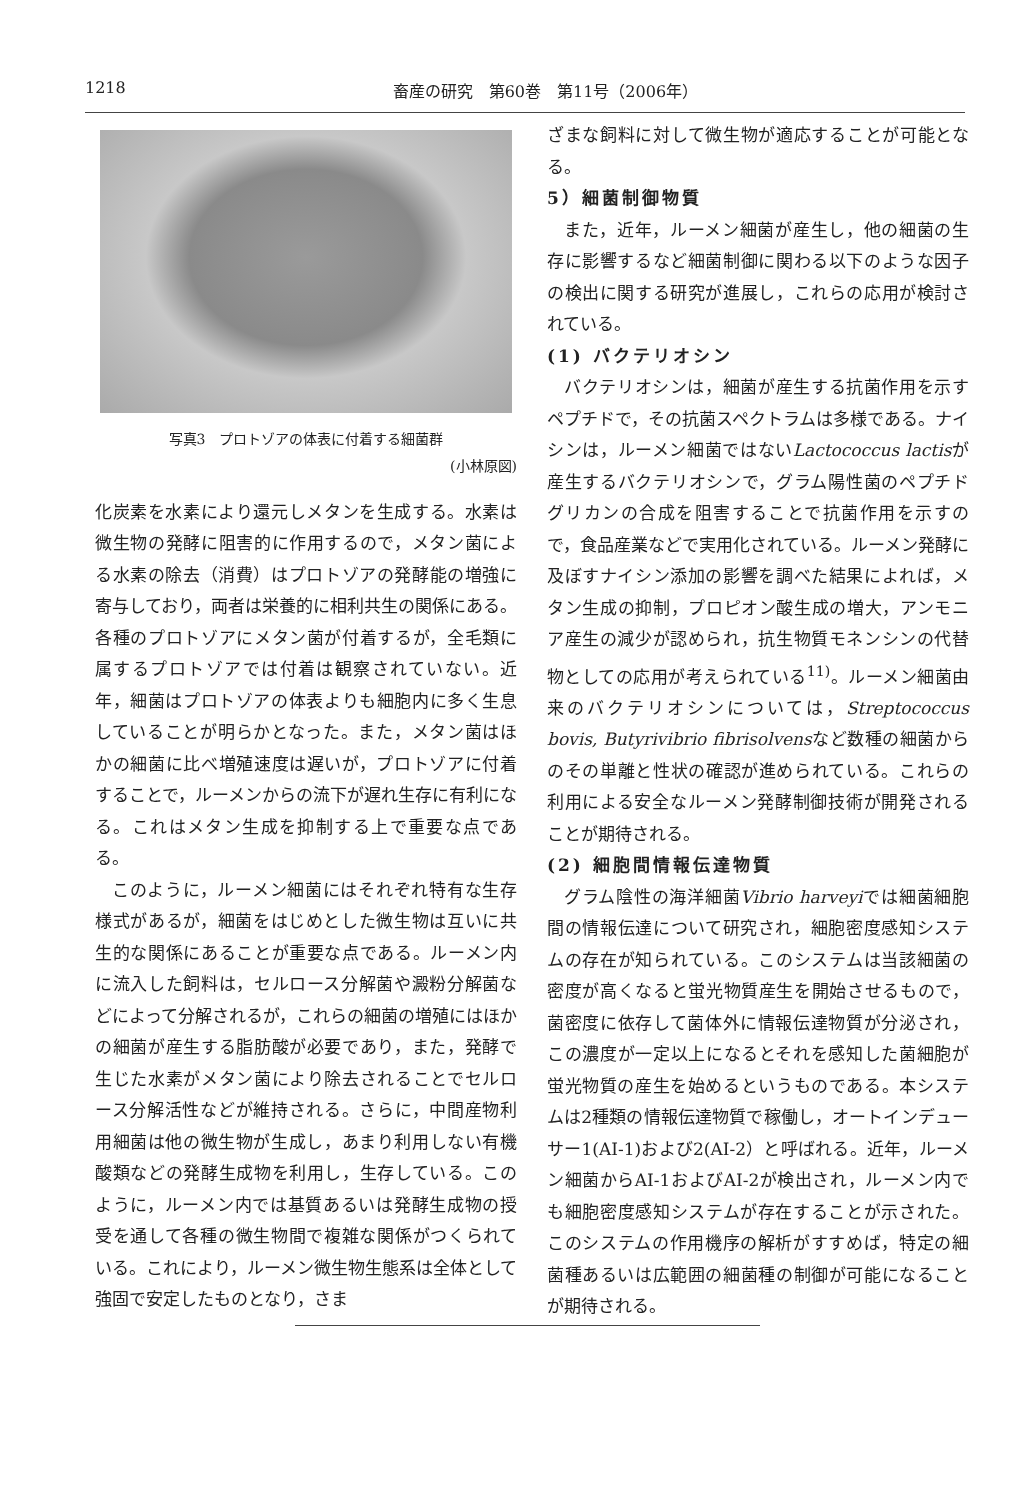1218 畜産の研究　第60巻　第11号（2006年）
写真3　プロトゾアの体表に付着する細菌群
(小林原図)
化炭素を水素により還元しメタンを生成する。水素は微生物の発酵に阻害的に作用するので，メタン菌による水素の除去（消費）はプロトゾアの発酵能の増強に寄与しており，両者は栄養的に相利共生の関係にある。各種のプロトゾアにメタン菌が付着するが，全毛類に属するプロトゾアでは付着は観察されていない。近年，細菌はプロトゾアの体表よりも細胞内に多く生息していることが明らかとなった。また，メタン菌はほかの細菌に比べ増殖速度は遅いが，プロトゾアに付着することで，ルーメンからの流下が遅れ生存に有利になる。これはメタン生成を抑制する上で重要な点である。
このように，ルーメン細菌にはそれぞれ特有な生存様式があるが，細菌をはじめとした微生物は互いに共生的な関係にあることが重要な点である。ルーメン内に流入した飼料は，セルロース分解菌や澱粉分解菌などによって分解されるが，これらの細菌の増殖にはほかの細菌が産生する脂肪酸が必要であり，また，発酵で生じた水素がメタン菌により除去されることでセルロース分解活性などが維持される。さらに，中間産物利用細菌は他の微生物が生成し，あまり利用しない有機酸類などの発酵生成物を利用し，生存している。このように，ルーメン内では基質あるいは発酵生成物の授受を通して各種の微生物間で複雑な関係がつくられている。これにより，ルーメン微生物生態系は全体として強固で安定したものとなり，さま
ざまな飼料に対して微生物が適応することが可能となる。
5）細菌制御物質
また，近年，ルーメン細菌が産生し，他の細菌の生存に影響するなど細菌制御に関わる以下のような因子の検出に関する研究が進展し，これらの応用が検討されている。
(1) バクテリオシン
バクテリオシンは，細菌が産生する抗菌作用を示すペプチドで，その抗菌スペクトラムは多様である。ナイシンは，ルーメン細菌ではないLactococcus lactisが産生するバクテリオシンで，グラム陽性菌のペプチドグリカンの合成を阻害することで抗菌作用を示すので，食品産業などで実用化されている。ルーメン発酵に及ぼすナイシン添加の影響を調べた結果によれば，メタン生成の抑制，プロピオン酸生成の増大，アンモニア産生の減少が認められ，抗生物質モネンシンの代替物としての応用が考えられている<sup>11)</sup>。ルーメン細菌由来のバクテリオシンについては，Streptococcus bovis, Butyrivibrio fibrisolvensなど数種の細菌からのその単離と性状の確認が進められている。これらの利用による安全なルーメン発酵制御技術が開発されることが期待される。
(2) 細胞間情報伝達物質
グラム陰性の海洋細菌Vibrio harveyiでは細菌細胞間の情報伝達について研究され，細胞密度感知システムの存在が知られている。このシステムは当該細菌の密度が高くなると蛍光物質産生を開始させるもので，菌密度に依存して菌体外に情報伝達物質が分泌され，この濃度が一定以上になるとそれを感知した菌細胞が蛍光物質の産生を始めるというものである。本システムは2種類の情報伝達物質で稼働し，オートインデューサー1(AI-1)および2(AI-2）と呼ばれる。近年，ルーメン細菌からAI-1およびAI-2が検出され，ルーメン内でも細胞密度感知システムが存在することが示された。このシステムの作用機序の解析がすすめば，特定の細菌種あるいは広範囲の細菌種の制御が可能になることが期待される。